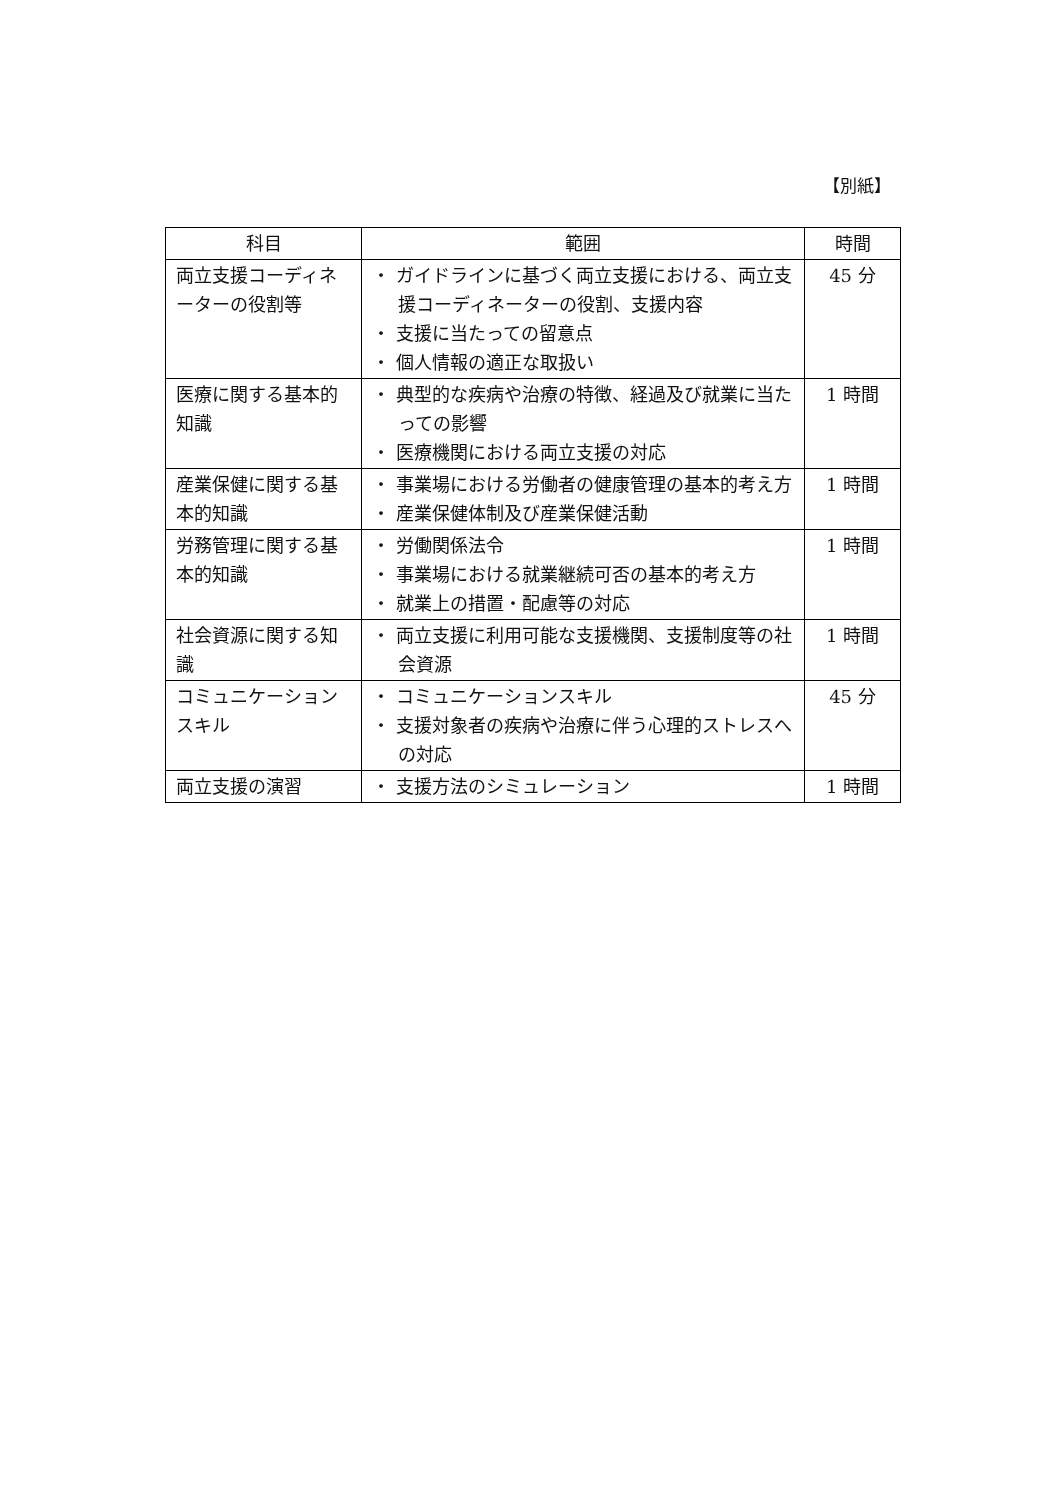【別紙】
| 科目 | 範囲 | 時間 |
| --- | --- | --- |
| 両立支援コーディネーターの役割等 | ・ ガイドラインに基づく両立支援における、両立支援コーディネーターの役割、支援内容 ・ 支援に当たっての留意点 ・ 個人情報の適正な取扱い | 45 分 |
| 医療に関する基本的知識 | ・ 典型的な疾病や治療の特徴、経過及び就業に当たっての影響 ・ 医療機関における両立支援の対応 | 1 時間 |
| 産業保健に関する基本的知識 | ・ 事業場における労働者の健康管理の基本的考え方 ・ 産業保健体制及び産業保健活動 | 1 時間 |
| 労務管理に関する基本的知識 | ・ 労働関係法令 ・ 事業場における就業継続可否の基本的考え方 ・ 就業上の措置・配慮等の対応 | 1 時間 |
| 社会資源に関する知識 | ・ 両立支援に利用可能な支援機関、支援制度等の社会資源 | 1 時間 |
| コミュニケーションスキル | ・ コミュニケーションスキル ・ 支援対象者の疾病や治療に伴う心理的ストレスへの対応 | 45 分 |
| 両立支援の演習 | ・ 支援方法のシミュレーション | 1 時間 |